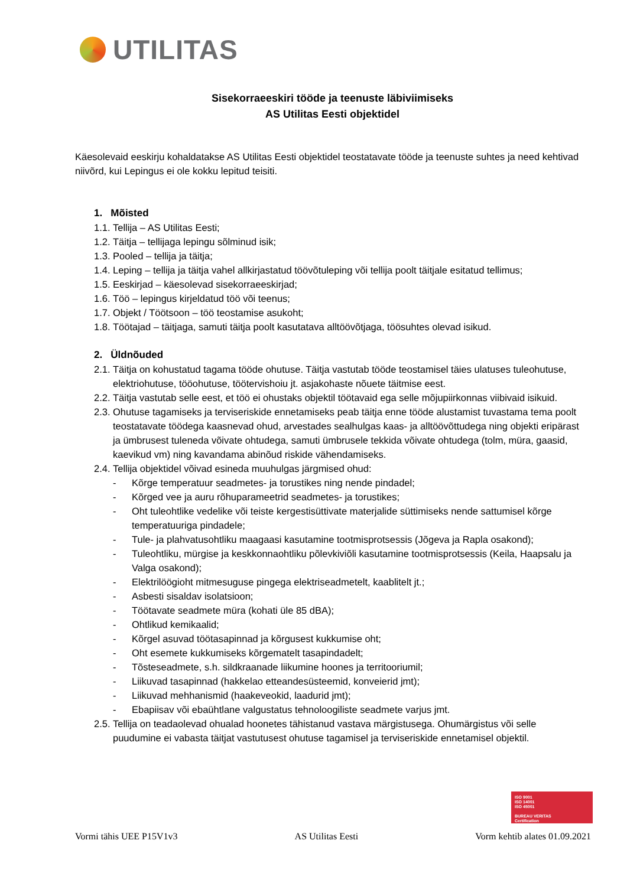UTILITAS
Sisekorraeeskiri tööde ja teenuste läbiviimiseks
AS Utilitas Eesti objektidel
Käesolevaid eeskirju kohaldatakse AS Utilitas Eesti objektidel teostatavate tööde ja teenuste suhtes ja need kehtivad niivõrd, kui Lepingus ei ole kokku lepitud teisiti.
1. Mõisted
1.1. Tellija – AS Utilitas Eesti;
1.2. Täitja – tellijaga lepingu sõlminud isik;
1.3. Pooled – tellija ja täitja;
1.4. Leping – tellija ja täitja vahel allkirjastatud töövõtuleping või tellija poolt täitjale esitatud tellimus;
1.5. Eeskirjad – käesolevad sisekorraeeskirjad;
1.6. Töö – lepingus kirjeldatud töö või teenus;
1.7. Objekt / Töötsoon – töö teostamise asukoht;
1.8. Töötajad – täitjaga, samuti täitja poolt kasutatava alltöövõtjaga, töösuhtes olevad isikud.
2. Üldnõuded
2.1. Täitja on kohustatud tagama tööde ohutuse. Täitja vastutab tööde teostamisel täies ulatuses tuleohutuse, elektriohutuse, tööohutuse, töötervishoiu jt. asjakohaste nõuete täitmise eest.
2.2. Täitja vastutab selle eest, et töö ei ohustaks objektil töötavaid ega selle mõjupiirkonnas viibivaid isikuid.
2.3. Ohutuse tagamiseks ja terviseriskide ennetamiseks peab täitja enne tööde alustamist tuvastama tema poolt teostatavate töödega kaasnevad ohud, arvestades sealhulgas kaas- ja alltöövõttudega ning objekti eripärast ja ümbrusest tuleneda võivate ohtudega, samuti ümbrusele tekkida võivate ohtudega (tolm, müra, gaasid, kaevikud vm) ning kavandama abinõud riskide vähendamiseks.
2.4. Tellija objektidel võivad esineda muuhulgas järgmised ohud:
- Kõrge temperatuur seadmetes- ja torustikes ning nende pindadel;
- Kõrged vee ja auru rõhuparameetrid seadmetes- ja torustikes;
- Oht tuleohtlike vedelike või teiste kergestisüttivate materjalide süttimiseks nende sattumisel kõrge temperatuuriga pindadele;
- Tule- ja plahvatusohtliku maagaasi kasutamine tootmisprotsessis (Jõgeva ja Rapla osakond);
- Tuleohtliku, mürgise ja keskkonnaohtliku põlevkiviõli kasutamine tootmisprotsessis (Keila, Haapsalu ja Valga osakond);
- Elektrilöögioht mitmesuguse pingega elektriseadmetelt, kaablitelt jt.;
- Asbesti sisaldav isolatsioon;
- Töötavate seadmete müra (kohati üle 85 dBA);
- Ohtlikud kemikaalid;
- Kõrgel asuvad töötasapinnad ja kõrgusest kukkumise oht;
- Oht esemete kukkumiseks kõrgematelt tasapindadelt;
- Tõsteseadmete, s.h. sildkraanade liikumine hoones ja territooriumil;
- Liikuvad tasapinnad (hakkelao etteandesüsteemid, konveierid jmt);
- Liikuvad mehhanismid (haakeveokid, laadurid jmt);
- Ebapiisav või ebaühtlane valgustatus tehnoloogiliste seadmete varjus jmt.
2.5. Tellija on teadaolevad ohualad hoonetes tähistanud vastava märgistusega. Ohumärgistus või selle puudumine ei vabasta täitjat vastutusest ohutuse tagamisel ja terviseriskide ennetamisel objektil.
ISO 9001
ISO 14001
ISO 45001
BUREAU VERITAS
Certification
Vormi tähis UEE P15V1v3 AS Utilitas Eesti Vorm kehtib alates 01.09.2021